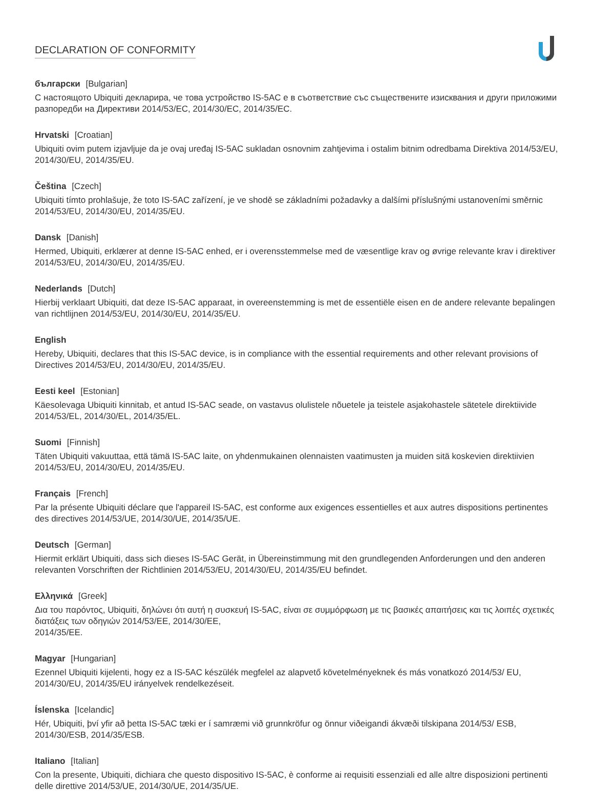DECLARATION OF CONFORMITY
български [Bulgarian]
С настоящото Ubiquiti декларира, че това устройство IS-5AC е в съответствие със съществените изисквания и други приложими разпоредби на Директиви 2014/53/EC, 2014/30/ЕС, 2014/35/ЕС.
Hrvatski [Croatian]
Ubiquiti ovim putem izjavljuje da je ovaj uređaj IS-5AC sukladan osnovnim zahtjevima i ostalim bitnim odredbama Direktiva 2014/53/EU, 2014/30/EU, 2014/35/EU.
Čeština [Czech]
Ubiquiti tímto prohlašuje, že toto IS-5AC zařízení, je ve shodě se základními požadavky a dalšími příslušnými ustanoveními směrnic 2014/53/EU, 2014/30/EU, 2014/35/EU.
Dansk [Danish]
Hermed, Ubiquiti, erklærer at denne IS-5AC enhed, er i overensstemmelse med de væsentlige krav og øvrige relevante krav i direktiver 2014/53/EU, 2014/30/EU, 2014/35/EU.
Nederlands [Dutch]
Hierbij verklaart Ubiquiti, dat deze IS-5AC apparaat, in overeenstemming is met de essentiële eisen en de andere relevante bepalingen van richtlijnen 2014/53/EU, 2014/30/EU, 2014/35/EU.
English
Hereby, Ubiquiti, declares that this IS-5AC device, is in compliance with the essential requirements and other relevant provisions of Directives 2014/53/EU, 2014/30/EU, 2014/35/EU.
Eesti keel [Estonian]
Käesolevaga Ubiquiti kinnitab, et antud IS-5AC seade, on vastavus olulistele nõuetele ja teistele asjakohastele sätetele direktiivide 2014/53/EL, 2014/30/EL, 2014/35/EL.
Suomi [Finnish]
Täten Ubiquiti vakuuttaa, että tämä IS-5AC laite, on yhdenmukainen olennaisten vaatimusten ja muiden sitä koskevien direktiivien 2014/53/EU, 2014/30/EU, 2014/35/EU.
Français [French]
Par la présente Ubiquiti déclare que l'appareil IS-5AC, est conforme aux exigences essentielles et aux autres dispositions pertinentes des directives 2014/53/UE, 2014/30/UE, 2014/35/UE.
Deutsch [German]
Hiermit erklärt Ubiquiti, dass sich dieses IS-5AC Gerät, in Übereinstimmung mit den grundlegenden Anforderungen und den anderen relevanten Vorschriften der Richtlinien 2014/53/EU, 2014/30/EU, 2014/35/EU befindet.
Ελληνικά [Greek]
Δια του παρόντος, Ubiquiti, δηλώνει ότι αυτή η συσκευή IS-5AC, είναι σε συμμόρφωση με τις βασικές απαιτήσεις και τις λοιπές σχετικές διατάξεις των οδηγιών 2014/53/EE, 2014/30/EE,
2014/35/EE.
Magyar [Hungarian]
Ezennel Ubiquiti kijelenti, hogy ez a IS-5AC készülék megfelel az alapvető követelményeknek és más vonatkozó 2014/53/ EU, 2014/30/EU, 2014/35/EU irányelvek rendelkezéseit.
Íslenska [Icelandic]
Hér, Ubiquiti, því yfir að þetta IS-5AC tæki er í samræmi við grunnkröfur og önnur viðeigandi ákvæði tilskipana 2014/53/ ESB, 2014/30/ESB, 2014/35/ESB.
Italiano [Italian]
Con la presente, Ubiquiti, dichiara che questo dispositivo IS-5AC, è conforme ai requisiti essenziali ed alle altre disposizioni pertinenti delle direttive 2014/53/UE, 2014/30/UE, 2014/35/UE.